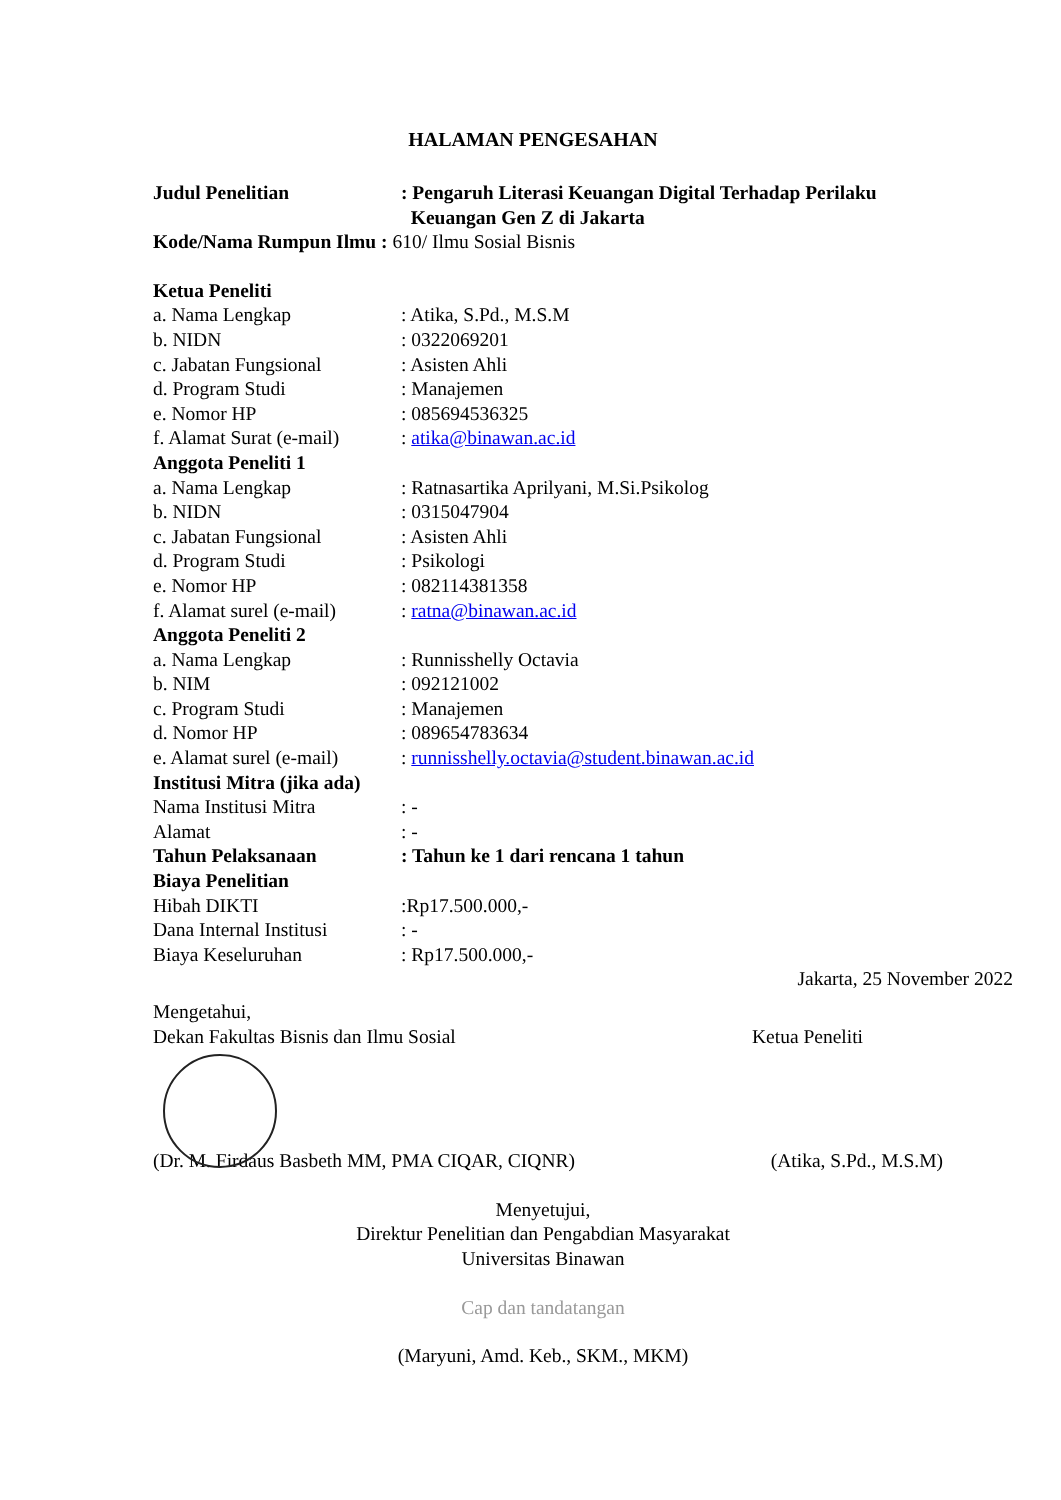HALAMAN PENGESAHAN
Judul Penelitian : Pengaruh Literasi Keuangan Digital Terhadap Perilaku
Keuangan Gen Z di Jakarta
Kode/Nama Rumpun Ilmu : 610/ Ilmu Sosial Bisnis
Ketua Peneliti
a. Nama Lengkap : Atika, S.Pd., M.S.M
b. NIDN : 0322069201
c. Jabatan Fungsional : Asisten Ahli
d. Program Studi : Manajemen
e. Nomor HP : 085694536325
f. Alamat Surat (e-mail)
: atika@binawan.ac.id
Anggota Peneliti 1
a. Nama Lengkap : Ratnasartika Aprilyani, M.Si.Psikolog
b. NIDN : 0315047904
c. Jabatan Fungsional : Asisten Ahli
d. Program Studi : Psikologi
e. Nomor HP : 082114381358
f. Alamat surel (e-mail)
: ratna@binawan.ac.id
Anggota Peneliti 2
a. Nama Lengkap : Runnisshelly Octavia
b. NIM : 092121002
c. Program Studi : Manajemen
d. Nomor HP : 089654783634
e. Alamat surel (e-mail)
: runnisshelly.octavia@student.binawan.ac.id
Institusi Mitra (jika ada)
Nama Institusi Mitra : -
Alamat : -
Tahun Pelaksanaan : Tahun ke 1 dari rencana 1 tahun
Biaya Penelitian
Hibah DIKTI :Rp17.500.000,-
Dana Internal Institusi
: -
Biaya Keseluruhan : Rp17.500.000,-
Jakarta, 25 November 2022
Mengetahui,
Dekan Fakultas Bisnis dan Ilmu Sosial
Ketua Peneliti
(Dr. M. Firdaus Basbeth MM, PMA CIQAR, CIQNR)
(Atika, S.Pd., M.S.M)
Menyetujui,
Direktur Penelitian dan Pengabdian Masyarakat
Universitas Binawan
Cap dan tandatangan
(Maryuni, Amd. Keb., SKM., MKM)